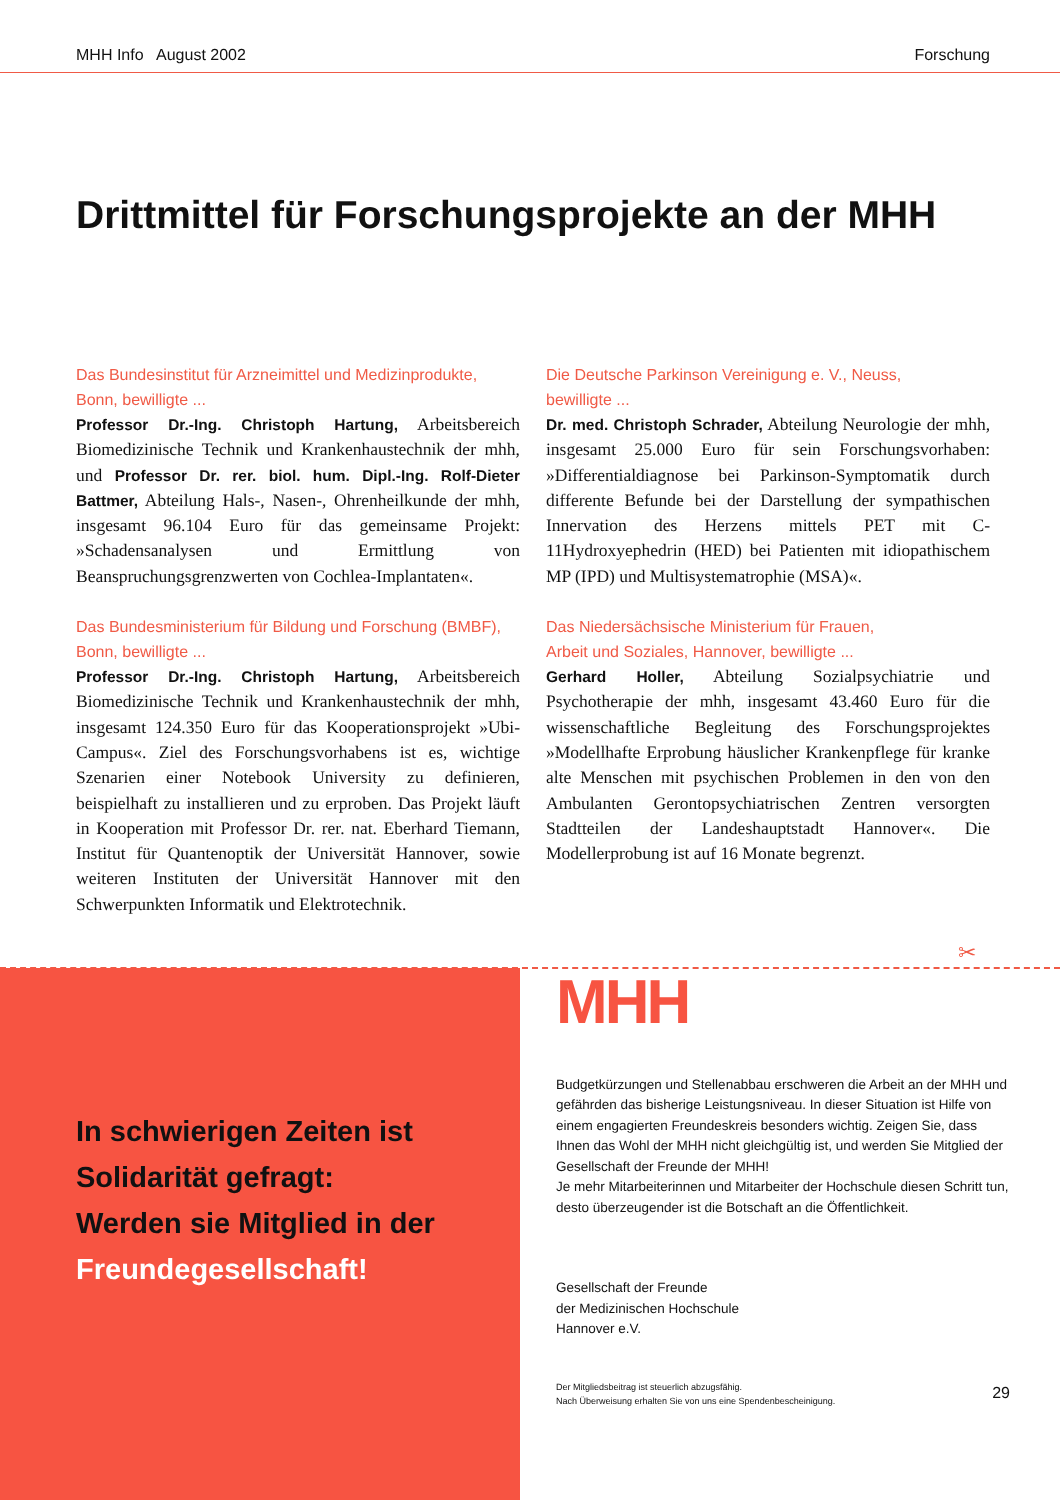MHH Info August 2002 Forschung
Drittmittel für Forschungsprojekte an der MHH
Das Bundesinstitut für Arzneimittel und Medizinprodukte,
Bonn, bewilligte ...
Professor Dr.-Ing. Christoph Hartung, Arbeitsbereich Biomedizinische Technik und Krankenhaustechnik der mhh, und Professor Dr. rer. biol. hum. Dipl.-Ing. Rolf-Dieter Battmer, Abteilung Hals-, Nasen-, Ohrenheilkunde der mhh, insgesamt 96.104 Euro für das gemeinsame Projekt: »Schadensanalysen und Ermittlung von Beanspruchungsgrenzwerten von Cochlea-Implantaten«.
Das Bundesministerium für Bildung und Forschung (BMBF),
Bonn, bewilligte ...
Professor Dr.-Ing. Christoph Hartung, Arbeitsbereich Biomedizinische Technik und Krankenhaustechnik der mhh, insgesamt 124.350 Euro für das Kooperationsprojekt »Ubi-Campus«. Ziel des Forschungsvorhabens ist es, wichtige Szenarien einer Notebook University zu definieren, beispielhaft zu installieren und zu erproben. Das Projekt läuft in Kooperation mit Professor Dr. rer. nat. Eberhard Tiemann, Institut für Quantenoptik der Universität Hannover, sowie weiteren Instituten der Universität Hannover mit den Schwerpunkten Informatik und Elektrotechnik.
Die Deutsche Parkinson Vereinigung e. V., Neuss,
bewilligte ...
Dr. med. Christoph Schrader, Abteilung Neurologie der mhh, insgesamt 25.000 Euro für sein Forschungsvorhaben: »Differentialdiagnose bei Parkinson-Symptomatik durch differente Befunde bei der Darstellung der sympathischen Innervation des Herzens mittels PET mit C-11Hydroxyephedrin (HED) bei Patienten mit idiopathischem MP (IPD) und Multisystematrophie (MSA)«.
Das Niedersächsische Ministerium für Frauen,
Arbeit und Soziales, Hannover, bewilligte ...
Gerhard Holler, Abteilung Sozialpsychiatrie und Psychotherapie der mhh, insgesamt 43.460 Euro für die wissenschaftliche Begleitung des Forschungsprojektes »Modellhafte Erprobung häuslicher Krankenpflege für kranke alte Menschen mit psychischen Problemen in den von den Ambulanten Gerontopsychiatrischen Zentren versorgten Stadtteilen der Landeshauptstadt Hannover«. Die Modellerprobung ist auf 16 Monate begrenzt.
✂
In schwierigen Zeiten ist
Solidarität gefragt:
Werden sie Mitglied in der
Freundegesellschaft!
MHH
Budgetkürzungen und Stellenabbau erschweren die Arbeit an der MHH und gefährden das bisherige Leistungsniveau. In dieser Situation ist Hilfe von einem engagierten Freundeskreis besonders wichtig. Zeigen Sie, dass Ihnen das Wohl der MHH nicht gleichgültig ist, und werden Sie Mitglied der Gesellschaft der Freunde der MHH!
Je mehr Mitarbeiterinnen und Mitarbeiter der Hochschule diesen Schritt tun, desto überzeugender ist die Botschaft an die Öffentlichkeit.
Gesellschaft der Freunde
der Medizinischen Hochschule
Hannover e.V.
Der Mitgliedsbeitrag ist steuerlich abzugsfähig.
Nach Überweisung erhalten Sie von uns eine Spendenbescheinigung.
29